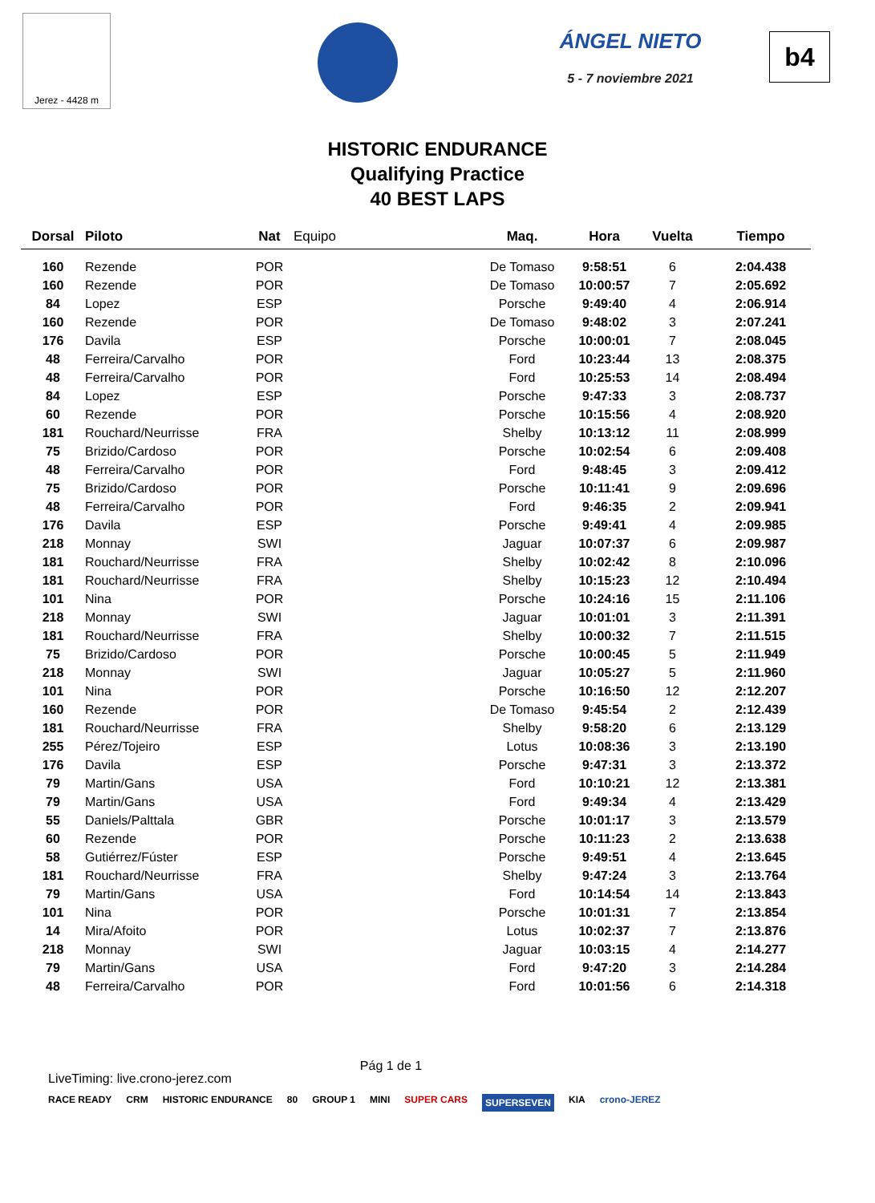Jerez - 4428 m
ÁNGEL NIETO
5 - 7 noviembre 2021
b4
HISTORIC ENDURANCE
Qualifying Practice
40 BEST LAPS
| Dorsal | Piloto | Nat | Equipo | Maq. | Hora | Vuelta | Tiempo |
| --- | --- | --- | --- | --- | --- | --- | --- |
| 160 | Rezende | POR | | De Tomaso | 9:58:51 | 6 | 2:04.438 |
| 160 | Rezende | POR | | De Tomaso | 10:00:57 | 7 | 2:05.692 |
| 84 | Lopez | ESP | | Porsche | 9:49:40 | 4 | 2:06.914 |
| 160 | Rezende | POR | | De Tomaso | 9:48:02 | 3 | 2:07.241 |
| 176 | Davila | ESP | | Porsche | 10:00:01 | 7 | 2:08.045 |
| 48 | Ferreira/Carvalho | POR | | Ford | 10:23:44 | 13 | 2:08.375 |
| 48 | Ferreira/Carvalho | POR | | Ford | 10:25:53 | 14 | 2:08.494 |
| 84 | Lopez | ESP | | Porsche | 9:47:33 | 3 | 2:08.737 |
| 60 | Rezende | POR | | Porsche | 10:15:56 | 4 | 2:08.920 |
| 181 | Rouchard/Neurrisse | FRA | | Shelby | 10:13:12 | 11 | 2:08.999 |
| 75 | Brizido/Cardoso | POR | | Porsche | 10:02:54 | 6 | 2:09.408 |
| 48 | Ferreira/Carvalho | POR | | Ford | 9:48:45 | 3 | 2:09.412 |
| 75 | Brizido/Cardoso | POR | | Porsche | 10:11:41 | 9 | 2:09.696 |
| 48 | Ferreira/Carvalho | POR | | Ford | 9:46:35 | 2 | 2:09.941 |
| 176 | Davila | ESP | | Porsche | 9:49:41 | 4 | 2:09.985 |
| 218 | Monnay | SWI | | Jaguar | 10:07:37 | 6 | 2:09.987 |
| 181 | Rouchard/Neurrisse | FRA | | Shelby | 10:02:42 | 8 | 2:10.096 |
| 181 | Rouchard/Neurrisse | FRA | | Shelby | 10:15:23 | 12 | 2:10.494 |
| 101 | Nina | POR | | Porsche | 10:24:16 | 15 | 2:11.106 |
| 218 | Monnay | SWI | | Jaguar | 10:01:01 | 3 | 2:11.391 |
| 181 | Rouchard/Neurrisse | FRA | | Shelby | 10:00:32 | 7 | 2:11.515 |
| 75 | Brizido/Cardoso | POR | | Porsche | 10:00:45 | 5 | 2:11.949 |
| 218 | Monnay | SWI | | Jaguar | 10:05:27 | 5 | 2:11.960 |
| 101 | Nina | POR | | Porsche | 10:16:50 | 12 | 2:12.207 |
| 160 | Rezende | POR | | De Tomaso | 9:45:54 | 2 | 2:12.439 |
| 181 | Rouchard/Neurrisse | FRA | | Shelby | 9:58:20 | 6 | 2:13.129 |
| 255 | Pérez/Tojeiro | ESP | | Lotus | 10:08:36 | 3 | 2:13.190 |
| 176 | Davila | ESP | | Porsche | 9:47:31 | 3 | 2:13.372 |
| 79 | Martin/Gans | USA | | Ford | 10:10:21 | 12 | 2:13.381 |
| 79 | Martin/Gans | USA | | Ford | 9:49:34 | 4 | 2:13.429 |
| 55 | Daniels/Palttala | GBR | | Porsche | 10:01:17 | 3 | 2:13.579 |
| 60 | Rezende | POR | | Porsche | 10:11:23 | 2 | 2:13.638 |
| 58 | Gutiérrez/Fúster | ESP | | Porsche | 9:49:51 | 4 | 2:13.645 |
| 181 | Rouchard/Neurrisse | FRA | | Shelby | 9:47:24 | 3 | 2:13.764 |
| 79 | Martin/Gans | USA | | Ford | 10:14:54 | 14 | 2:13.843 |
| 101 | Nina | POR | | Porsche | 10:01:31 | 7 | 2:13.854 |
| 14 | Mira/Afoito | POR | | Lotus | 10:02:37 | 7 | 2:13.876 |
| 218 | Monnay | SWI | | Jaguar | 10:03:15 | 4 | 2:14.277 |
| 79 | Martin/Gans | USA | | Ford | 9:47:20 | 3 | 2:14.284 |
| 48 | Ferreira/Carvalho | POR | | Ford | 10:01:56 | 6 | 2:14.318 |
LiveTiming: live.crono-jerez.com Pág 1 de 1
RACE READY CRM HISTORIC ENDURANCE 80 GROUP 1 MINI SUPER CARS SUPERSEVEN KIA crono-JEREZ